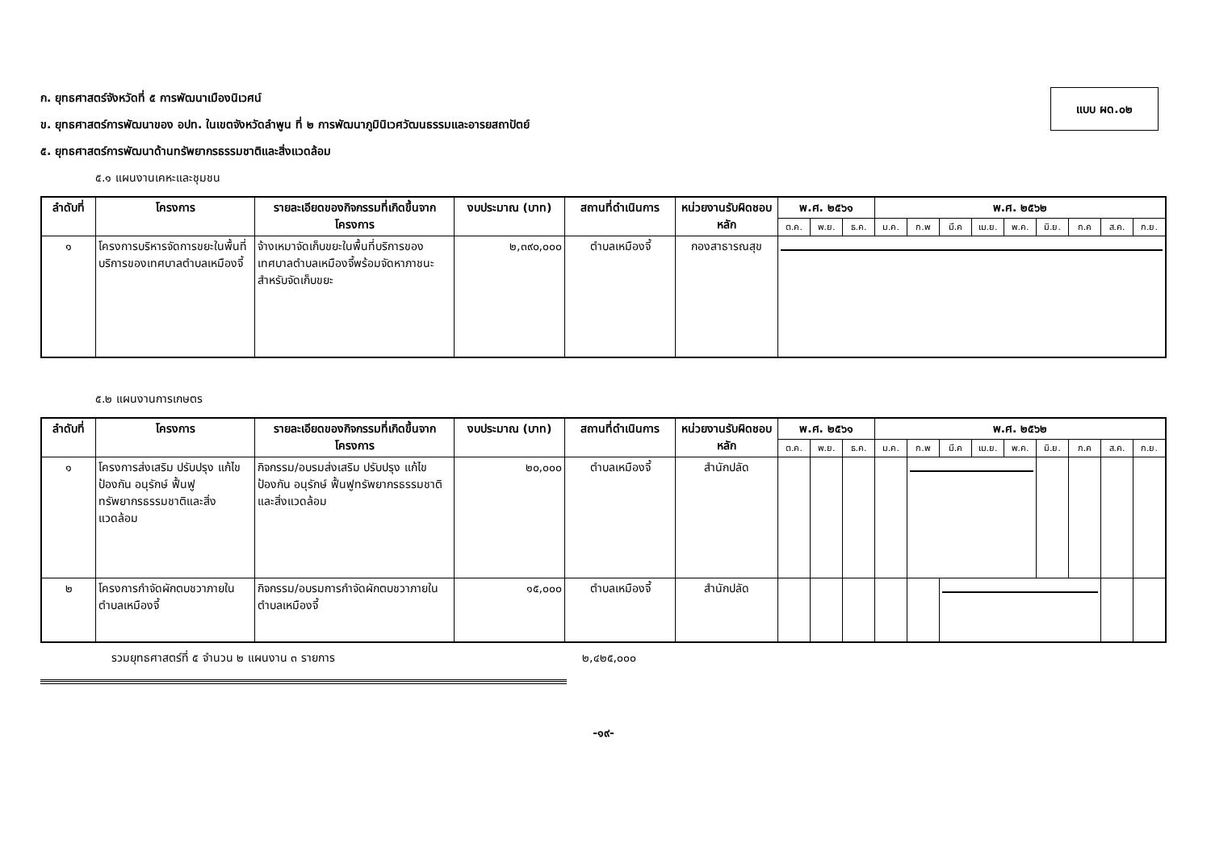แบบ ผด.๐๒
ก. ยุทธศาสตร์จังหวัดที่ ๕ การพัฒนาเมืองนิเวศน์
ข. ยุทธศาสตร์การพัฒนาของ อปท. ในเขตจังหวัดลำพูน ที่ ๒ การพัฒนาภูมินิเวศวัฒนธรรมและอารยสถาปัตย์
๕. ยุทธศาสตร์การพัฒนาด้านทรัพยากรธรรมชาติและสิ่งแวดล้อม
๕.๑ แผนงานเคหะและชุมชน
| ลำดับที่ | โครงการ | รายละเอียดของกิจกรรมที่เกิดขึ้นจากโครงการ | งบประมาณ (บาท) | สถานที่ดำเนินการ | หน่วยงานรับผิดชอบหลัก | พ.ศ. ๒๕๖๑ | | | พ.ศ. ๒๕๖๒ | | | | | | | | |
| --- | --- | --- | --- | --- | --- | --- | --- | --- | --- | --- | --- | --- | --- | --- | --- | --- | --- |
| | | | | | | ต.ค. | พ.ย. | ธ.ค. | ม.ค. | ก.พ | มี.ค | เม.ย. | พ.ค. | มิ.ย. | ก.ค | ส.ค. | ก.ย. |
| ๑ | โครงการบริหารจัดการขยะในพื้นที่บริการของเทศบาลตำบลเหมืองจี้ | จ้างเหมาจัดเก็บขยะในพื้นที่บริการของเทศบาลตำบลเหมืองจี้พร้อมจัดหาภาชนะสำหรับจัดเก็บขยะ | ๒,๓๙๐,๐๐๐ | ตำบลเหมืองจี้ | กองสาธารณสุข | | | | | | | | | | | | |
๕.๒ แผนงานการเกษตร
| ลำดับที่ | โครงการ | รายละเอียดของกิจกรรมที่เกิดขึ้นจากโครงการ | งบประมาณ (บาท) | สถานที่ดำเนินการ | หน่วยงานรับผิดชอบหลัก | พ.ศ. ๒๕๖๑ | | | พ.ศ. ๒๕๖๒ | | | | | | | | |
| --- | --- | --- | --- | --- | --- | --- | --- | --- | --- | --- | --- | --- | --- | --- | --- | --- | --- |
| | | | | | | ต.ค. | พ.ย. | ธ.ค. | ม.ค. | ก.พ | มี.ค | เม.ย. | พ.ค. | มิ.ย. | ก.ค | ส.ค. | ก.ย. |
| ๑ | โครงการส่งเสริม ปรับปรุง แก้ไข ป้องกัน อนุรักษ์ ฟื้นฟูทรัพยากรธรรมชาติและสิ่งแวดล้อม | กิจกรรม/อบรมส่งเสริม ปรับปรุง แก้ไข ป้องกัน อนุรักษ์ ฟื้นฟูทรัพยากรธรรมชาติและสิ่งแวดล้อม | ๒๐,๐๐๐ | ตำบลเหมืองจี้ | สำนักปลัด | | | | | | | | | | | | |
| ๒ | โครงการกำจัดผักตบชวาภายในตำบลเหมืองจี้ | กิจกรรม/อบรมการกำจัดผักตบชวาภายในตำบลเหมืองจี้ | ๑๕,๐๐๐ | ตำบลเหมืองจี้ | สำนักปลัด | | | | | | | | | | | | |
รวมยุทธศาสตร์ที่ ๕ จำนวน ๒ แผนงาน ๓ รายการ ๒,๔๒๕,๐๐๐
-๑๙-